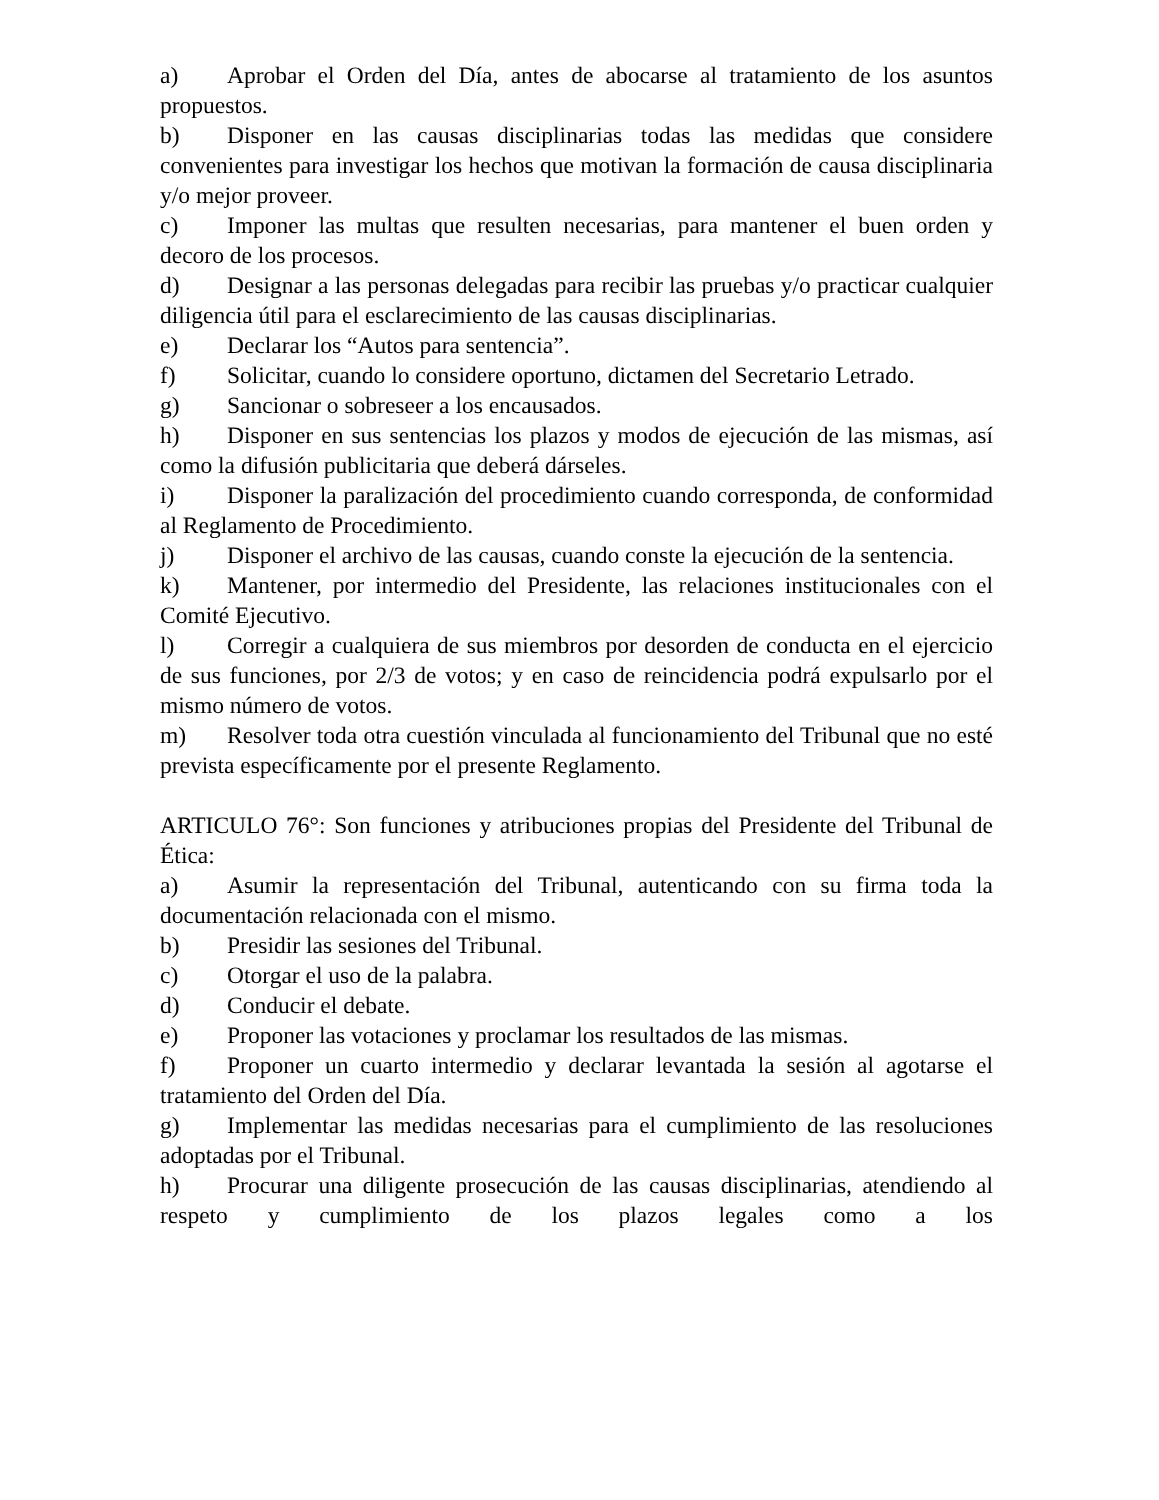a) Aprobar el Orden del Día, antes de abocarse al tratamiento de los asuntos propuestos.
b) Disponer en las causas disciplinarias todas las medidas que considere convenientes para investigar los hechos que motivan la formación de causa disciplinaria y/o mejor proveer.
c) Imponer las multas que resulten necesarias, para mantener el buen orden y decoro de los procesos.
d) Designar a las personas delegadas para recibir las pruebas y/o practicar cualquier diligencia útil para el esclarecimiento de las causas disciplinarias.
e) Declarar los “Autos para sentencia”.
f) Solicitar, cuando lo considere oportuno, dictamen del Secretario Letrado.
g) Sancionar o sobreseer a los encausados.
h) Disponer en sus sentencias los plazos y modos de ejecución de las mismas, así como la difusión publicitaria que deberá dárseles.
i) Disponer la paralización del procedimiento cuando corresponda, de conformidad al Reglamento de Procedimiento.
j) Disponer el archivo de las causas, cuando conste la ejecución de la sentencia.
k) Mantener, por intermedio del Presidente, las relaciones institucionales con el Comité Ejecutivo.
l) Corregir a cualquiera de sus miembros por desorden de conducta en el ejercicio de sus funciones, por 2/3 de votos; y en caso de reincidencia podrá expulsarlo por el mismo número de votos.
m) Resolver toda otra cuestión vinculada al funcionamiento del Tribunal que no esté prevista específicamente por el presente Reglamento.
ARTICULO 76°: Son funciones y atribuciones propias del Presidente del Tribunal de Ética:
a) Asumir la representación del Tribunal, autenticando con su firma toda la documentación relacionada con el mismo.
b) Presidir las sesiones del Tribunal.
c) Otorgar el uso de la palabra.
d) Conducir el debate.
e) Proponer las votaciones y proclamar los resultados de las mismas.
f) Proponer un cuarto intermedio y declarar levantada la sesión al agotarse el tratamiento del Orden del Día.
g) Implementar las medidas necesarias para el cumplimiento de las resoluciones adoptadas por el Tribunal.
h) Procurar una diligente prosecución de las causas disciplinarias, atendiendo al respeto y cumplimiento de los plazos legales como a los